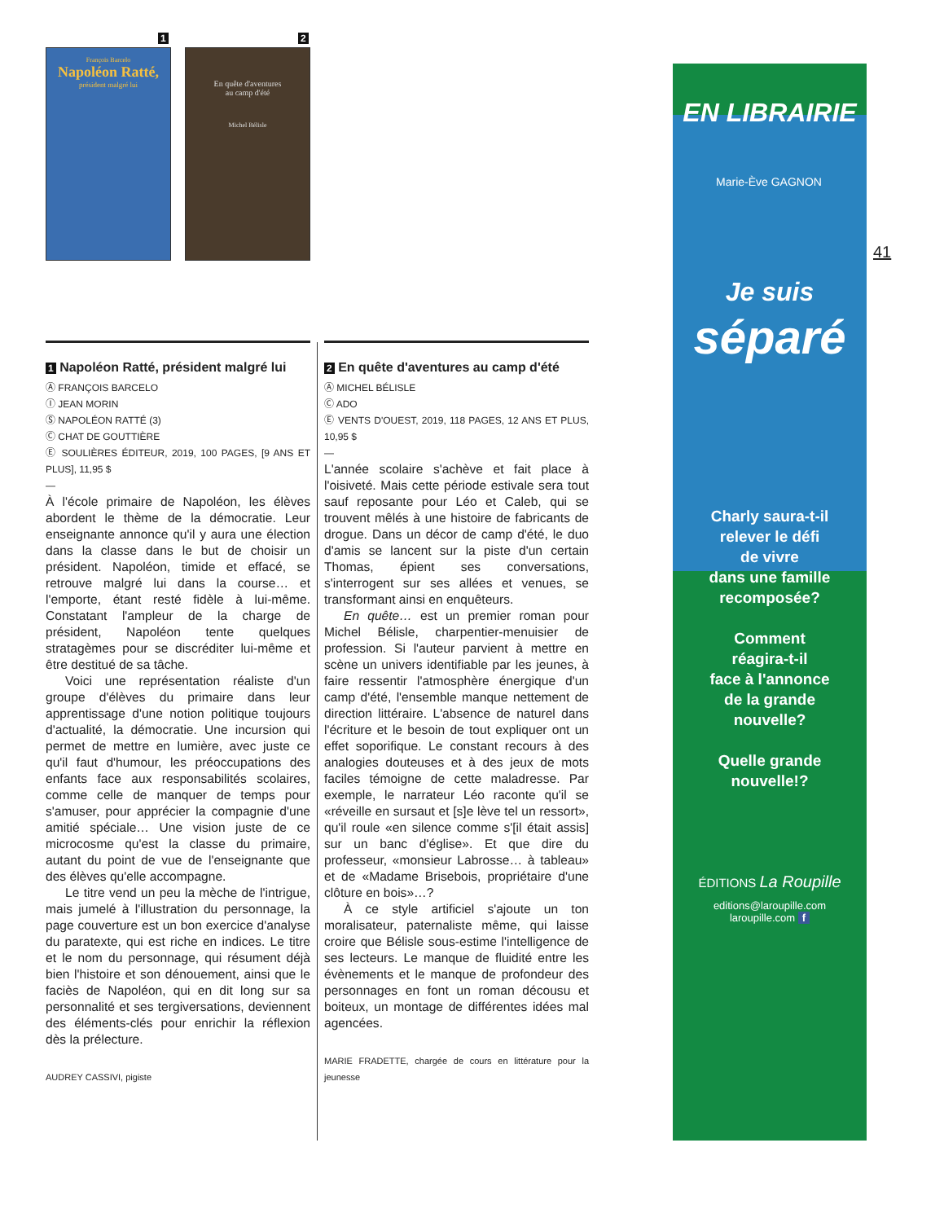François Barcelo
Napoléon Ratté,
président malgré lui
En quête d'aventures
au camp d'été
Michel Bélisle
1 2
41
1 Napoléon Ratté, président malgré lui
Ⓐ FRANÇOIS BARCELO
Ⓘ JEAN MORIN
Ⓢ NAPOLÉON RATTÉ (3)
Ⓒ CHAT DE GOUTTIÈRE
Ⓔ SOULIÈRES ÉDITEUR, 2019, 100 PAGES, [9 ANS ET PLUS], 11,95 $
—
À l'école primaire de Napoléon, les élèves abordent le thème de la démocratie. Leur enseignante annonce qu'il y aura une élection dans la classe dans le but de choisir un président. Napoléon, timide et effacé, se retrouve malgré lui dans la course… et l'emporte, étant resté fidèle à lui-même. Constatant l'ampleur de la charge de président, Napoléon tente quelques stratagèmes pour se discréditer lui-même et être destitué de sa tâche.
Voici une représentation réaliste d'un groupe d'élèves du primaire dans leur apprentissage d'une notion politique toujours d'actualité, la démocratie. Une incursion qui permet de mettre en lumière, avec juste ce qu'il faut d'humour, les préoccupations des enfants face aux responsabilités scolaires, comme celle de manquer de temps pour s'amuser, pour apprécier la compagnie d'une amitié spéciale… Une vision juste de ce microcosme qu'est la classe du primaire, autant du point de vue de l'enseignante que des élèves qu'elle accompagne.
Le titre vend un peu la mèche de l'intrigue, mais jumelé à l'illustration du personnage, la page couverture est un bon exercice d'analyse du paratexte, qui est riche en indices. Le titre et le nom du personnage, qui résument déjà bien l'histoire et son dénouement, ainsi que le faciès de Napoléon, qui en dit long sur sa personnalité et ses tergiversations, deviennent des éléments-clés pour enrichir la réflexion dès la prélecture.
AUDREY CASSIVI, pigiste
2 En quête d'aventures au camp d'été
Ⓐ MICHEL BÉLISLE
Ⓒ ADO
Ⓔ VENTS D'OUEST, 2019, 118 PAGES, 12 ANS ET PLUS, 10,95 $
—
L'année scolaire s'achève et fait place à l'oisiveté. Mais cette période estivale sera tout sauf reposante pour Léo et Caleb, qui se trouvent mêlés à une histoire de fabricants de drogue. Dans un décor de camp d'été, le duo d'amis se lancent sur la piste d'un certain Thomas, épient ses conversations, s'interrogent sur ses allées et venues, se transformant ainsi en enquêteurs.
En quête… est un premier roman pour Michel Bélisle, charpentier-menuisier de profession. Si l'auteur parvient à mettre en scène un univers identifiable par les jeunes, à faire ressentir l'atmosphère énergique d'un camp d'été, l'ensemble manque nettement de direction littéraire. L'absence de naturel dans l'écriture et le besoin de tout expliquer ont un effet soporifique. Le constant recours à des analogies douteuses et à des jeux de mots faciles témoigne de cette maladresse. Par exemple, le narrateur Léo raconte qu'il se «réveille en sursaut et [s]e lève tel un ressort», qu'il roule «en silence comme s'[il était assis] sur un banc d'église». Et que dire du professeur, «monsieur Labrosse… à tableau» et de «Madame Brisebois, propriétaire d'une clôture en bois»…?
À ce style artificiel s'ajoute un ton moralisateur, paternaliste même, qui laisse croire que Bélisle sous-estime l'intelligence de ses lecteurs. Le manque de fluidité entre les évènements et le manque de profondeur des personnages en font un roman décousu et boiteux, un montage de différentes idées mal agencées.
MARIE FRADETTE, chargée de cours en littérature pour la jeunesse
EN LIBRAIRIE
Marie-Ève GAGNON
Je suis
séparé
Charly saura-t-il
relever le défi
de vivre
dans une famille
recomposée?
Comment
réagira-t-il
face à l'annonce
de la grande
nouvelle?
Quelle grande
nouvelle!?
ÉDITIONS La Roupille
editions@laroupille.com
laroupille.com f